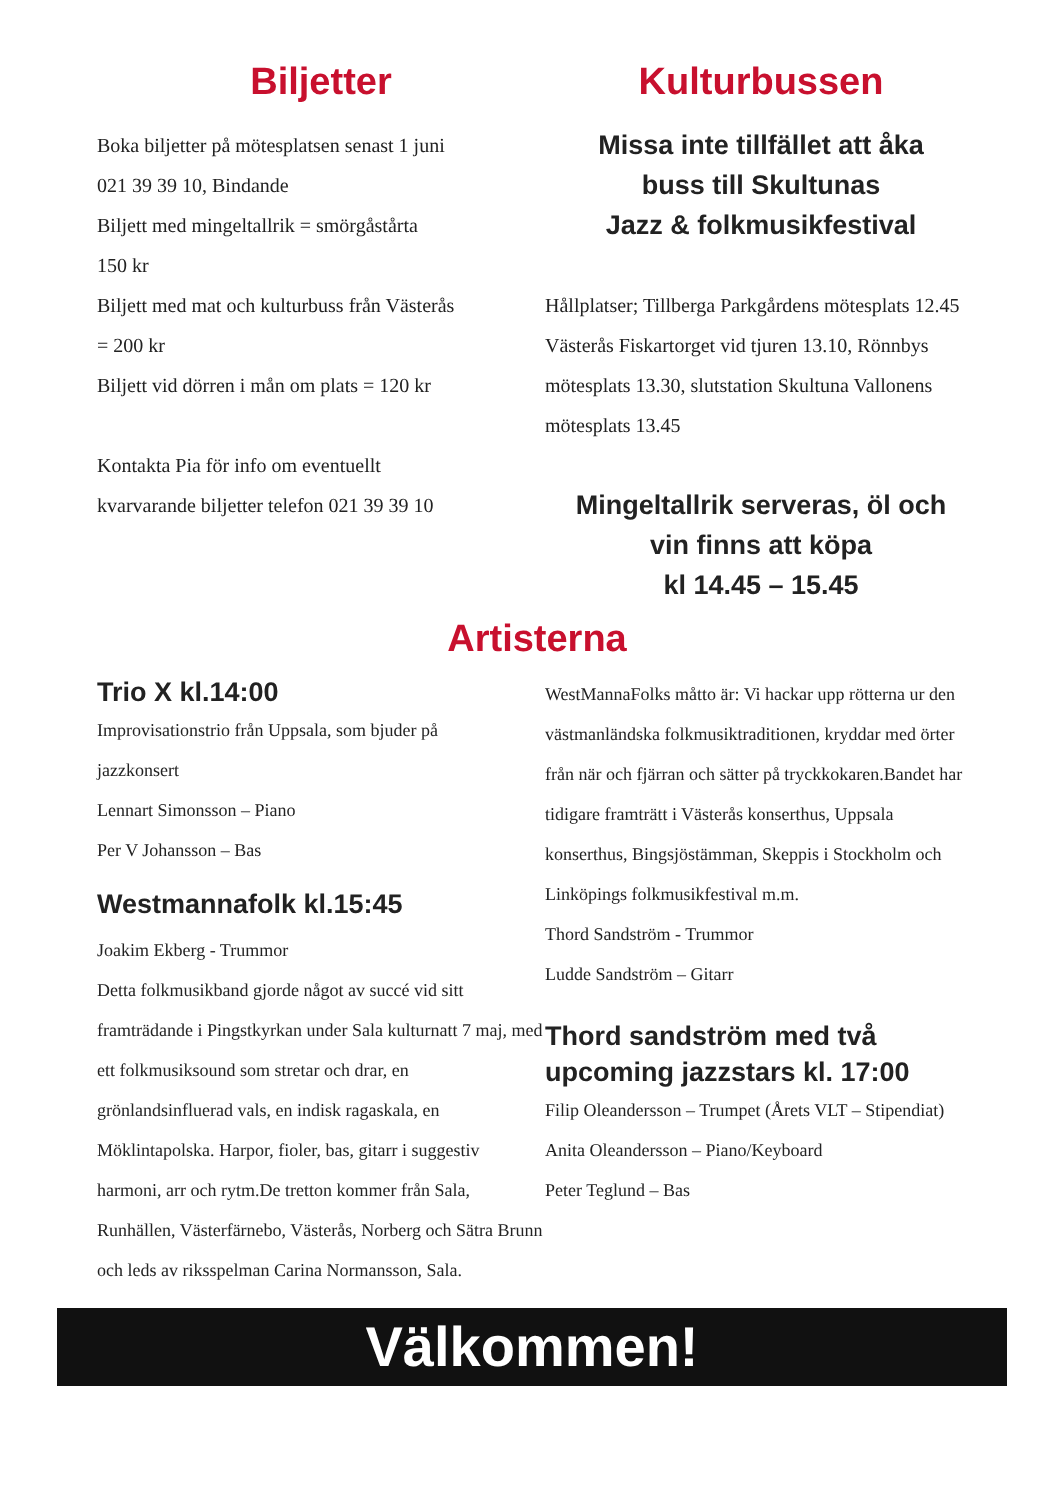Biljetter
Boka biljetter på mötesplatsen senast 1 juni
021 39 39 10, Bindande
Biljett med mingeltallrik = smörgåstårta
150 kr
Biljett med mat och kulturbuss från Västerås
= 200 kr
Biljett vid dörren i mån om plats = 120 kr
Kontakta Pia för info om eventuellt
kvarvarande biljetter telefon 021 39 39 10
Kulturbussen
Missa inte tillfället att åka
buss till Skultunas
Jazz & folkmusikfestival
Hållplatser; Tillberga Parkgårdens mötesplats 12.45 Västerås Fiskartorget vid tjuren 13.10, Rönnbys mötesplats 13.30, slutstation Skultuna Vallonens mötesplats 13.45
Mingeltallrik serveras, öl och
vin finns att köpa
kl 14.45 – 15.45
Artisterna
Trio X kl.14:00
Improvisationstrio från Uppsala, som bjuder på
jazzkonsert
Lennart Simonsson – Piano
Per V Johansson – Bas
Westmannafolk kl.15:45
Joakim Ekberg - Trummor
Detta folkmusikband gjorde något av succé vid sitt framträdande i Pingstkyrkan under Sala kulturnatt 7 maj, med ett folkmusiksound som stretar och drar, en grönlandsinfluerad vals, en indisk ragaskala, en Möklintapolska. Harpor, fioler, bas, gitarr i suggestiv harmoni, arr och rytm.De tretton kommer från Sala, Runhällen, Västerfärnebo, Västerås, Norberg och Sätra Brunn och leds av riksspelman Carina Normansson, Sala.
WestMannaFolks måtto är: Vi hackar upp rötterna ur den västmanländska folkmusiktraditionen, kryddar med örter från när och fjärran och sätter på tryckkokaren.Bandet har tidigare framträtt i Västerås konserthus, Uppsala konserthus, Bingsjöstämman, Skeppis i Stockholm och Linköpings folkmusikfestival m.m.
Thord Sandström - Trummor
Ludde Sandström – Gitarr
Thord sandström med två upcoming jazzstars kl. 17:00
Filip Oleandersson – Trumpet (Årets VLT – Stipendiat)
Anita Oleandersson – Piano/Keyboard
Peter Teglund – Bas
Välkommen!